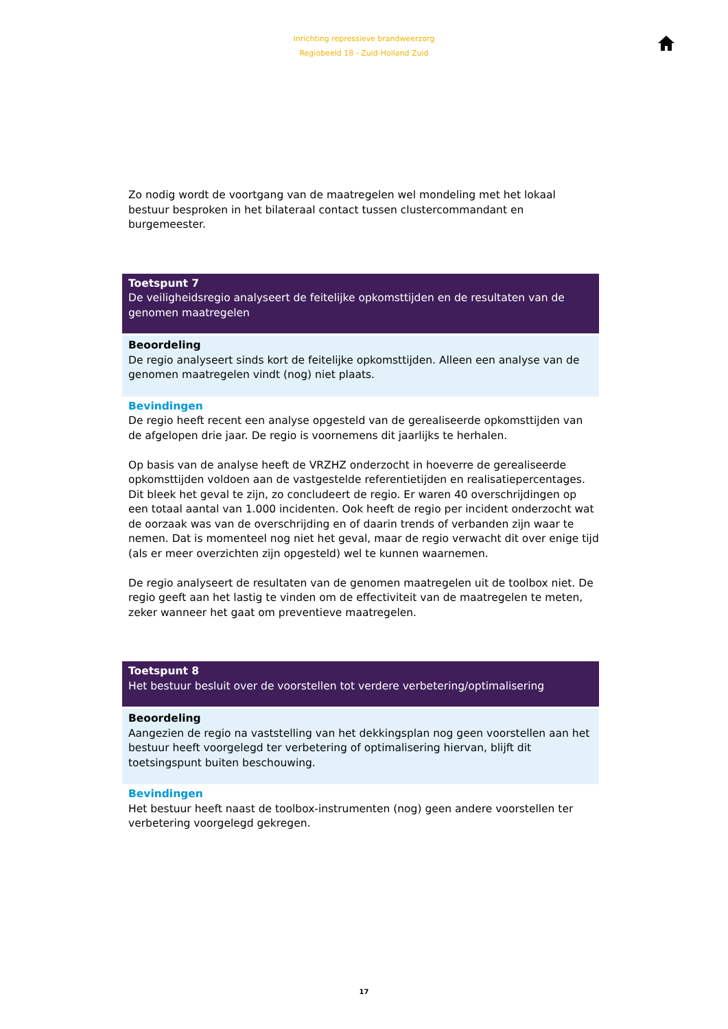Inrichting repressieve brandweerzorg
Regiobeeld 18 - Zuid-Holland Zuid
Zo nodig wordt de voortgang van de maatregelen wel mondeling met het lokaal bestuur besproken in het bilateraal contact tussen clustercommandant en burgemeester.
Toetspunt 7
De veiligheidsregio analyseert de feitelijke opkomsttijden en de resultaten van de genomen maatregelen
Beoordeling
De regio analyseert sinds kort de feitelijke opkomsttijden. Alleen een analyse van de genomen maatregelen vindt (nog) niet plaats.
Bevindingen
De regio heeft recent een analyse opgesteld van de gerealiseerde opkomsttijden van de afgelopen drie jaar. De regio is voornemens dit jaarlijks te herhalen.
Op basis van de analyse heeft de VRZHZ onderzocht in hoeverre de gerealiseerde opkomsttijden voldoen aan de vastgestelde referentietijden en realisatiepercentages. Dit bleek het geval te zijn, zo concludeert de regio. Er waren 40 overschrijdingen op een totaal aantal van 1.000 incidenten. Ook heeft de regio per incident onderzocht wat de oorzaak was van de overschrijding en of daarin trends of verbanden zijn waar te nemen. Dat is momenteel nog niet het geval, maar de regio verwacht dit over enige tijd (als er meer overzichten zijn opgesteld) wel te kunnen waarnemen.
De regio analyseert de resultaten van de genomen maatregelen uit de toolbox niet. De regio geeft aan het lastig te vinden om de effectiviteit van de maatregelen te meten, zeker wanneer het gaat om preventieve maatregelen.
Toetspunt 8
Het bestuur besluit over de voorstellen tot verdere verbetering/optimalisering
Beoordeling
Aangezien de regio na vaststelling van het dekkingsplan nog geen voorstellen aan het bestuur heeft voorgelegd ter verbetering of optimalisering hiervan, blijft dit toetsingspunt buiten beschouwing.
Bevindingen
Het bestuur heeft naast de toolbox-instrumenten (nog) geen andere voorstellen ter verbetering voorgelegd gekregen.
17